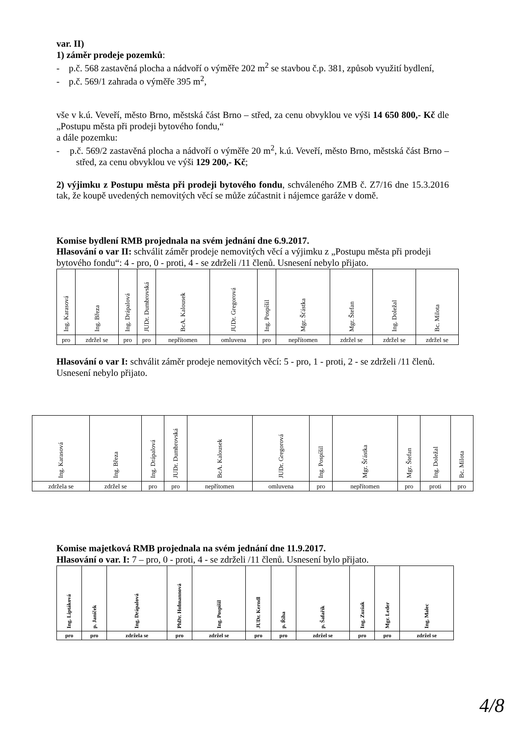var. II)
1) záměr prodeje pozemků:
- p.č. 568 zastavěná plocha a nádvoří o výměře 202 m<sup>2</sup> se stavbou č.p. 381, způsob využití bydlení,
- p.č. 569/1 zahrada o výměře 395 m<sup>2</sup>,
vše v k.ú. Veveří, město Brno, městská část Brno – střed, za cenu obvyklou ve výši 14 650 800,- Kč dle „Postupu města při prodeji bytového fondu,“
a dále pozemku:
- p.č. 569/2 zastavěná plocha a nádvoří o výměře 20 m<sup>2</sup>, k.ú. Veveří, město Brno, městská část Brno – střed, za cenu obvyklou ve výši 129 200,- Kč;
2) výjimku z Postupu města při prodeji bytového fondu, schváleného ZMB č. Z7/16 dne 15.3.2016 tak, že koupě uvedených nemovitých věcí se může zúčastnit i nájemce garáže v domě.
Komise bydlení RMB projednala na svém jednání dne 6.9.2017.
Hlasování o var II: schválit záměr prodeje nemovitých věcí a výjimku z „Postupu města při prodeji bytového fondu“: 4 - pro, 0 - proti, 4 - se zdrželi /11 členů. Usnesení nebylo přijato.
| Ing. Karasová | Ing. Březa | Ing. Drápalová | JUDr. Dumbrovská | BcA. Kalousek | JUDr. Gregorová | Ing. Pospíšil | Mgr. Šťástka | Mgr. Štefan | Ing. Doležal | Bc. Milota |
| pro | zdržel se | pro | pro | nepřítomen | omluvena | pro | nepřítomen | zdržel se | zdržel se | zdržel se |
Hlasování o var I: schválit záměr prodeje nemovitých věcí: 5 - pro, 1 - proti, 2 - se zdrželi /11 členů. Usnesení nebylo přijato.
| Ing. Karasová | Ing. Březa | Ing. Drápalová | JUDr. Dumbrovská | BcA. Kalousek | JUDr. Gregorová | Ing. Pospíšil | Mgr. Šťástka | Mgr. Štefan | Ing. Doležal | Bc. Milota |
| zdržela se | zdržel se | pro | pro | nepřítomen | omluvena | pro | nepřítomen | pro | proti | pro |
Komise majetková RMB projednala na svém jednání dne 11.9.2017.
Hlasování o var. I: 7 – pro, 0 - proti, 4 - se zdrželi /11 členů. Usnesení bylo přijato.
| Ing. Liptáková | p. Janíček | Ing. Drápalová | PhDr. Hofmannová | Ing. Pospíšil | JUDr. Kerndl | p. Říha | p. Šafařík | Ing. Zuziak | Mgr. Leder | Ing. Malec |
| pro | pro | zdržela se | pro | zdržel se | pro | pro | zdržel se | pro | pro | zdržel se |
4/8